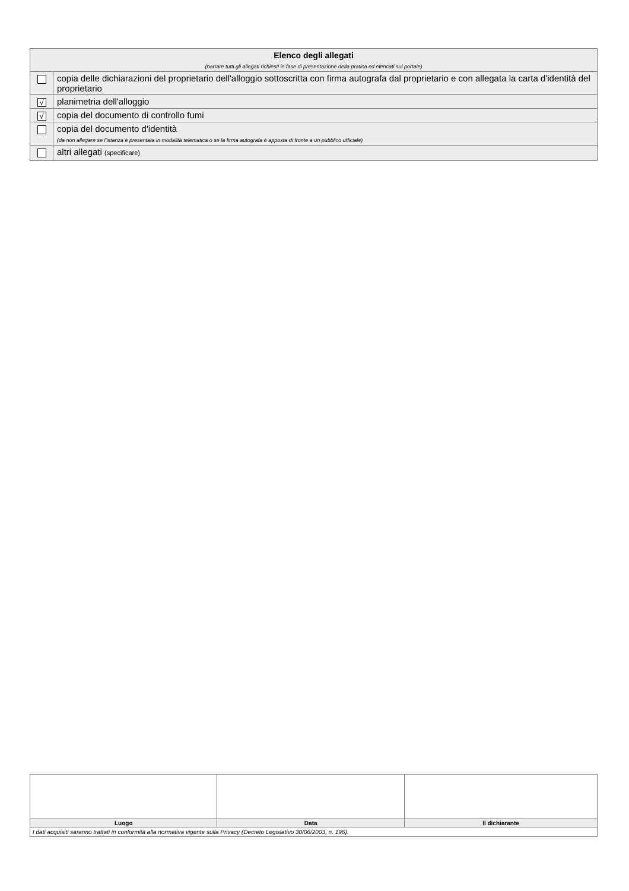| Elenco degli allegati (barrare tutti gli allegati richiesti in fase di presentazione della pratica ed elencati sul portale) | |
| | copia delle dichiarazioni del proprietario dell'alloggio sottoscritta con firma autografa dal proprietario e con allegata la carta d'identità del proprietario |
| √ | planimetria dell'alloggio |
| √ | copia del documento di controllo fumi |
| | copia del documento d'identità (da non allegare se l’istanza è presentata in modalità telematica o se la firma autografa è apposta di fronte a un pubblico ufficiale) |
| | altri allegati (specificare) |
| Luogo | Data | Il dichiarante |
| I dati acquisiti saranno trattati in conformità alla normativa vigente sulla Privacy (Decreto Legislativo 30/06/2003, n. 196). | | |